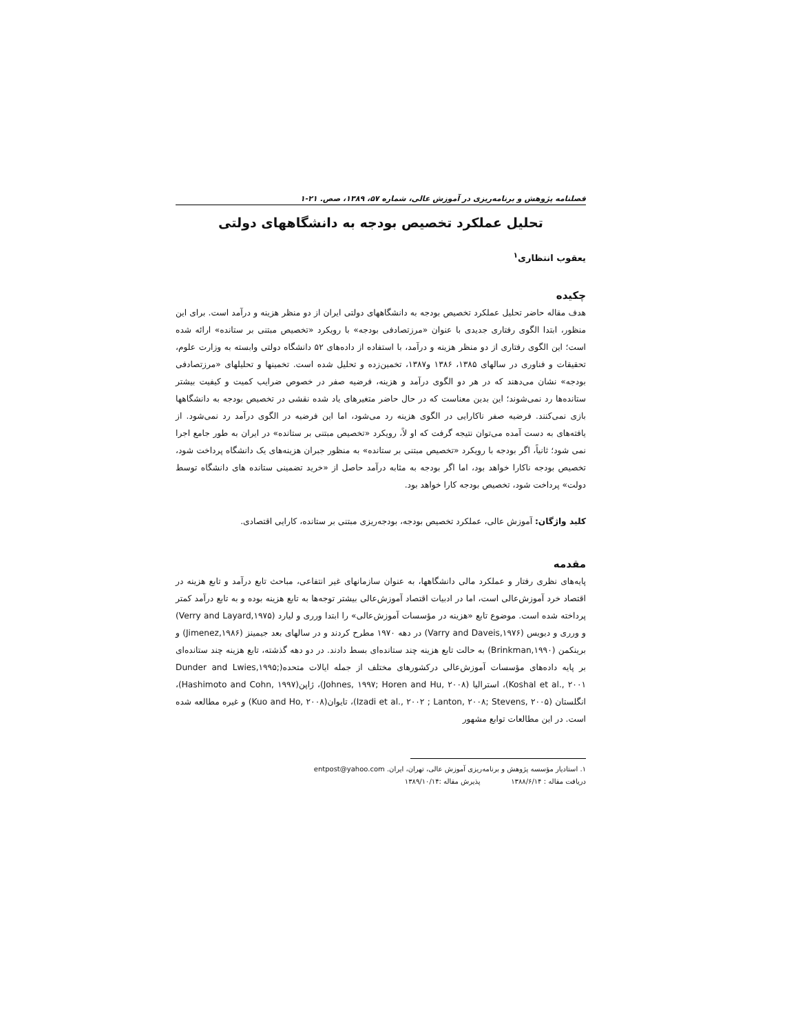فصلنامه پژوهش و برنامه‌ریزی در آموزش عالی، شماره ۵۷، ۱۳۸۹، صص. ۲۱-۱
تحلیل عملکرد تخصیص بودجه به دانشگاههای دولتی
یعقوب انتظاری<sup>۱</sup>
چکیده
هدف مقاله حاضر تحلیل عملکرد تخصیص بودجه به دانشگاههای دولتی ایران از دو منظر هزینه و درآمد است. برای این منظور، ابتدا الگوی رفتاری جدیدی با عنوان «مرزتصادفی بودجه» با رویکرد «تخصیص مبتنی بر ستانده» ارائه شده است؛ این الگوی رفتاری از دو منظر هزینه و درآمد، با استفاده از داده‌های ۵۲ دانشگاه دولتی وابسته به وزارت علوم، تحقیقات و فناوری در سالهای ۱۳۸۵، ۱۳۸۶ و۱۳۸۷، تخمین‌زده و تحلیل شده است. تخمینها و تحلیلهای «مرزتصادفی بودجه» نشان می‌دهند که در هر دو الگوی درآمد و هزینه، فرضیه صفر در خصوص ضرایب کمیت و کیفیت بیشتر ستانده‌ها رد نمی‌شوند؛ این بدین معناست که در حال حاضر متغیرهای یاد شده نقشی در تخصیص بودجه به دانشگاهها بازی نمی‌کنند. فرضیه صفر ناکارایی در الگوی هزینه رد می‌شود، اما این فرضیه در الگوی درآمد رد نمی‌شود. از یافته‌های به دست آمده می‌توان نتیجه گرفت که او لاً، رویکرد «تخصیص مبتنی بر ستانده» در ایران به طور جامع اجرا نمی شود؛ ثانیاً، اگر بودجه با رویکرد «تخصیص مبتنی بر ستانده» به منظور جبران هزینه‌های یک دانشگاه پرداخت شود، تخصیص بودجه ناکارا خواهد بود، اما اگر بودجه به مثابه درآمد حاصل از «خرید تضمینی ستانده های دانشگاه توسط دولت» پرداخت شود، تخصیص بودجه کارا خواهد بود.
کلید واژگان: آموزش عالی، عملکرد تخصیص بودجه، بودجه‌ریزی مبتنی بر ستانده، کارایی اقتصادی.
مقدمه
پایه‌های نظری رفتار و عملکرد مالی دانشگاهها، به عنوان سازمانهای غیر انتفاعی، مباحث تابع درآمد و تابع هزینه در اقتصاد خرد آموزش‌عالی است، اما در ادبیات اقتصاد آموزش‌عالی بیشتر توجه‌ها به تابع هزینه بوده و به تابع درآمد کمتر پرداخته شده است. موضوع تابع «هزینه در مؤسسات آموزش‌عالی» را ابتدا ورری و لیارد (Verry and Layard,۱۹۷۵) و ورری و دیویس (Varry and Daveis,۱۹۷۶) در دهه ۱۹۷۰ مطرح کردند و در سالهای بعد جیمینز (Jimenez,۱۹۸۶) و برینکمن (Brinkman,۱۹۹۰) به حالت تابع هزینه چند ستانده‌ای بسط دادند. در دو دهه گذشته، تابع هزینه چند ستانده‌ای بر پایه داده‌های مؤسسات آموزش‌عالی درکشورهای مختلف از جمله ایالات متحده(Dunder and Lwies,۱۹۹۵; Koshal et al., ۲۰۰۱)، استرالیا (Johnes, ۱۹۹۷; Horen and Hu, ۲۰۰۸)، ژاپن(Hashimoto and Cohn, ۱۹۹۷)، انگلستان (Izadi et al., ۲۰۰۲ ; Lanton, ۲۰۰۸; Stevens, ۲۰۰۵)، تایوان(Kuo and Ho, ۲۰۰۸) و غیره مطالعه شده است. در این مطالعات توابع مشهور
۱. استادیار مؤسسه پژوهش و برنامه‌ریزی آموزش عالی، تهران، ایران. entpost@yahoo.com
دریافت مقاله : ۱۳۸۸/۶/۱۴ پذیرش مقاله :۱۳۸۹/۱۰/۱۴